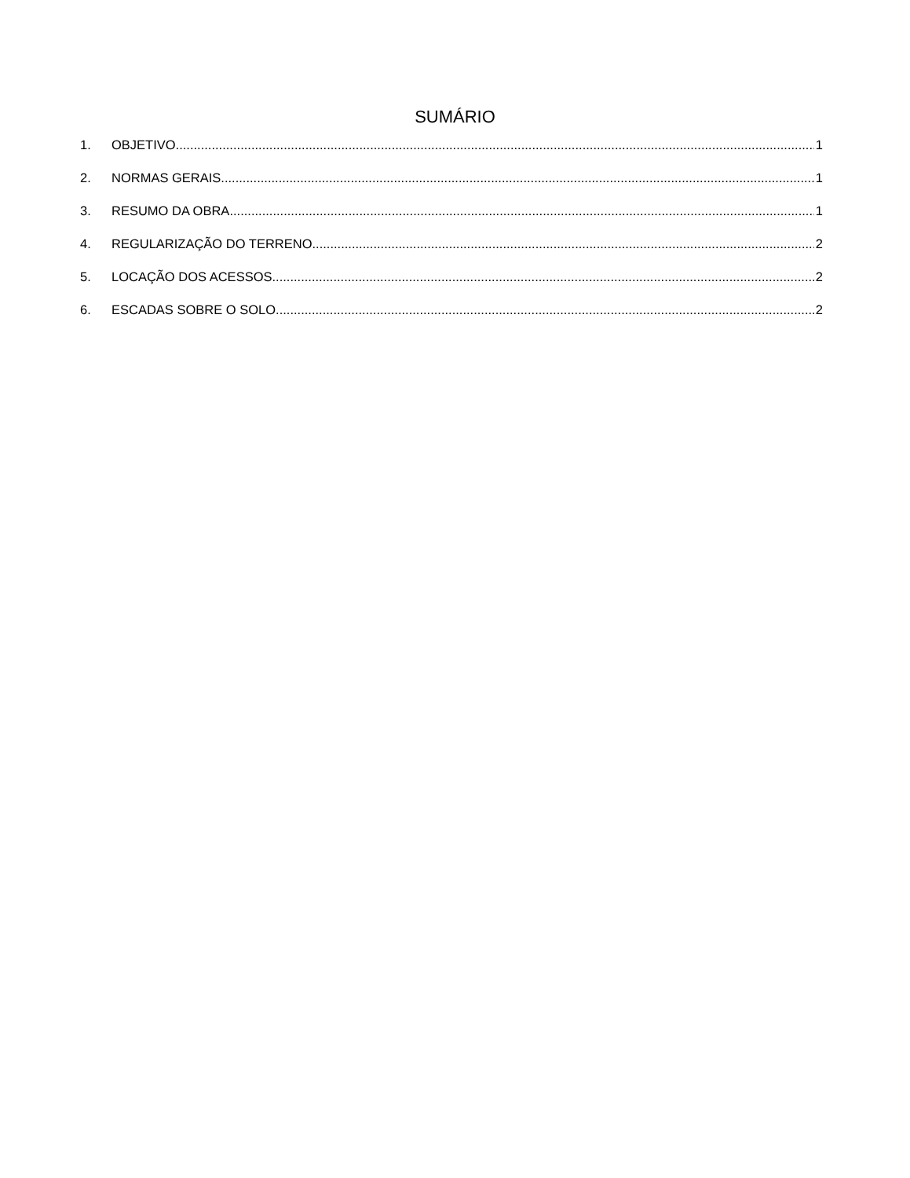SUMÁRIO
1. OBJETIVO 1
2. NORMAS GERAIS 1
3. RESUMO DA OBRA 1
4. REGULARIZAÇÃO DO TERRENO 2
5. LOCAÇÃO DOS ACESSOS 2
6. ESCADAS SOBRE O SOLO 2